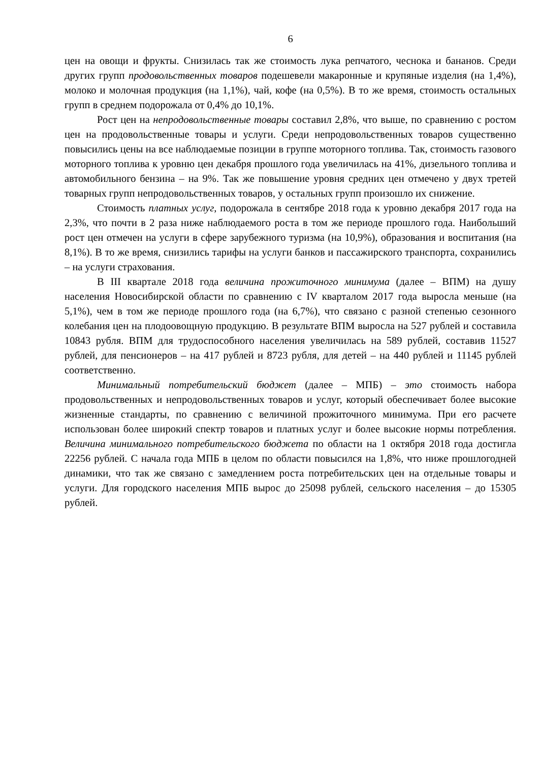6
цен на овощи и фрукты. Снизилась так же стоимость лука репчатого, чеснока и бананов. Среди других групп продовольственных товаров подешевели макаронные и крупяные изделия (на 1,4%), молоко и молочная продукция (на 1,1%), чай, кофе (на 0,5%). В то же время, стоимость остальных групп в среднем подорожала от 0,4% до 10,1%.
Рост цен на непродовольственные товары составил 2,8%, что выше, по сравнению с ростом цен на продовольственные товары и услуги. Среди непродовольственных товаров существенно повысились цены на все наблюдаемые позиции в группе моторного топлива. Так, стоимость газового моторного топлива к уровню цен декабря прошлого года увеличилась на 41%, дизельного топлива и автомобильного бензина – на 9%. Так же повышение уровня средних цен отмечено у двух третей товарных групп непродовольственных товаров, у остальных групп произошло их снижение.
Стоимость платных услуг, подорожала в сентябре 2018 года к уровню декабря 2017 года на 2,3%, что почти в 2 раза ниже наблюдаемого роста в том же периоде прошлого года. Наибольший рост цен отмечен на услуги в сфере зарубежного туризма (на 10,9%), образования и воспитания (на 8,1%). В то же время, снизились тарифы на услуги банков и пассажирского транспорта, сохранились – на услуги страхования.
В III квартале 2018 года величина прожиточного минимума (далее – ВПМ) на душу населения Новосибирской области по сравнению с IV кварталом 2017 года выросла меньше (на 5,1%), чем в том же периоде прошлого года (на 6,7%), что связано с разной степенью сезонного колебания цен на плодоовощную продукцию. В результате ВПМ выросла на 527 рублей и составила 10843 рубля. ВПМ для трудоспособного населения увеличилась на 589 рублей, составив 11527 рублей, для пенсионеров – на 417 рублей и 8723 рубля, для детей – на 440 рублей и 11145 рублей соответственно.
Минимальный потребительский бюджет (далее – МПБ) – это стоимость набора продовольственных и непродовольственных товаров и услуг, который обеспечивает более высокие жизненные стандарты, по сравнению с величиной прожиточного минимума. При его расчете использован более широкий спектр товаров и платных услуг и более высокие нормы потребления. Величина минимального потребительского бюджета по области на 1 октября 2018 года достигла 22256 рублей. С начала года МПБ в целом по области повысился на 1,8%, что ниже прошлогодней динамики, что так же связано с замедлением роста потребительских цен на отдельные товары и услуги. Для городского населения МПБ вырос до 25098 рублей, сельского населения – до 15305 рублей.